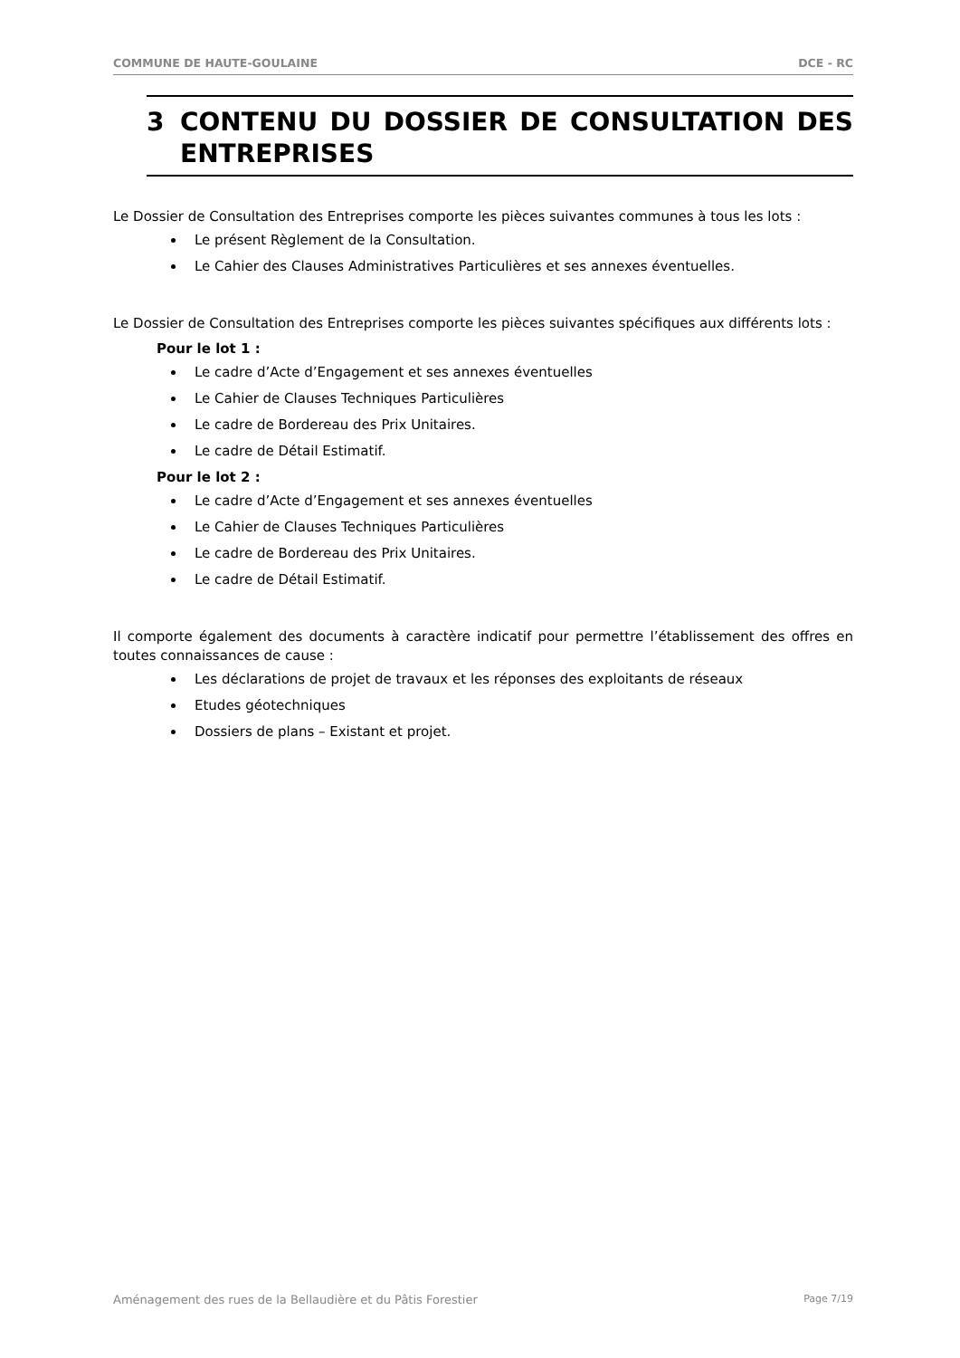COMMUNE DE HAUTE-GOULAINE DCE - RC
3 CONTENU DU DOSSIER DE CONSULTATION DES ENTREPRISES
Le Dossier de Consultation des Entreprises comporte les pièces suivantes communes à tous les lots :
Le présent Règlement de la Consultation.
Le Cahier des Clauses Administratives Particulières et ses annexes éventuelles.
Le Dossier de Consultation des Entreprises comporte les pièces suivantes spécifiques aux différents lots :
Pour le lot 1 :
Le cadre d’Acte d’Engagement et ses annexes éventuelles
Le Cahier de Clauses Techniques Particulières
Le cadre de Bordereau des Prix Unitaires.
Le cadre de Détail Estimatif.
Pour le lot 2 :
Le cadre d’Acte d’Engagement et ses annexes éventuelles
Le Cahier de Clauses Techniques Particulières
Le cadre de Bordereau des Prix Unitaires.
Le cadre de Détail Estimatif.
Il comporte également des documents à caractère indicatif pour permettre l’établissement des offres en toutes connaissances de cause :
Les déclarations de projet de travaux et les réponses des exploitants de réseaux
Etudes géotechniques
Dossiers de plans – Existant et projet.
Aménagement des rues de la Bellaudière et du Pâtis Forestier Page 7/19